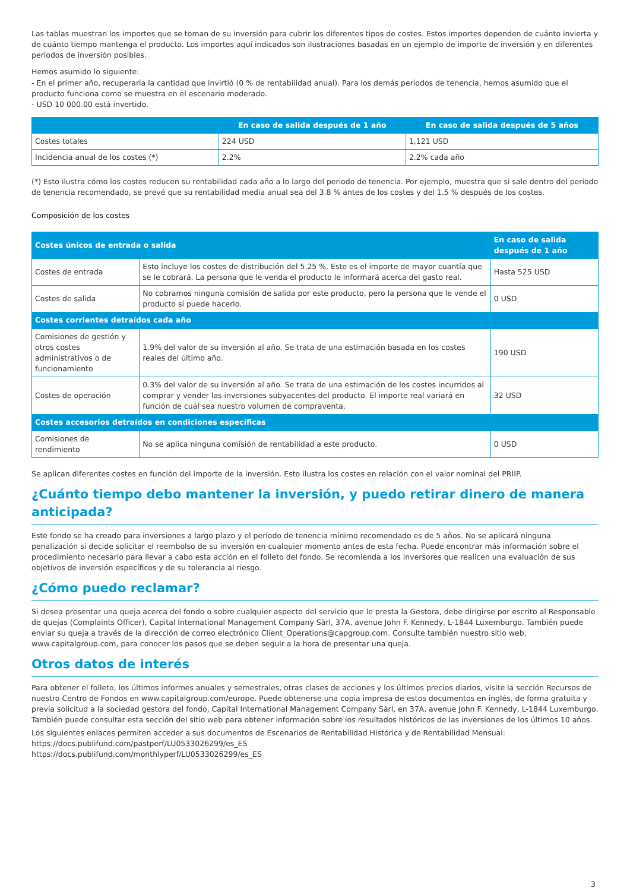Las tablas muestran los importes que se toman de su inversión para cubrir los diferentes tipos de costes. Estos importes dependen de cuánto invierta y de cuánto tiempo mantenga el producto. Los importes aquí indicados son ilustraciones basadas en un ejemplo de importe de inversión y en diferentes períodos de inversión posibles.
Hemos asumido lo siguiente:
- En el primer año, recuperaría la cantidad que invirtió (0 % de rentabilidad anual). Para los demás períodos de tenencia, hemos asumido que el producto funciona como se muestra en el escenario moderado.
- USD 10 000.00 está invertido.
| | En caso de salida después de 1 año | En caso de salida después de 5 años |
| --- | --- | --- |
| Costes totales | 224 USD | 1,121 USD |
| Incidencia anual de los costes (*) | 2.2% | 2.2% cada año |
(*) Esto ilustra cómo los costes reducen su rentabilidad cada año a lo largo del periodo de tenencia. Por ejemplo, muestra que si sale dentro del periodo de tenencia recomendado, se prevé que su rentabilidad media anual sea del 3.8 % antes de los costes y del 1.5 % después de los costes.
Composición de los costes
| Costes únicos de entrada o salida | | En caso de salida después de 1 año |
| --- | --- | --- |
| Costes de entrada | Esto incluye los costes de distribución del 5.25 %. Este es el importe de mayor cuantía que se le cobrará. La persona que le venda el producto le informará acerca del gasto real. | Hasta 525 USD |
| Costes de salida | No cobramos ninguna comisión de salida por este producto, pero la persona que le vende el producto sí puede hacerlo. | 0 USD |
| Costes corrientes detraídos cada año | | |
| Comisiones de gestión y otros costes administrativos o de funcionamiento | 1.9% del valor de su inversión al año. Se trata de una estimación basada en los costes reales del último año. | 190 USD |
| Costes de operación | 0.3% del valor de su inversión al año. Se trata de una estimación de los costes incurridos al comprar y vender las inversiones subyacentes del producto. El importe real variará en función de cuál sea nuestro volumen de compraventa. | 32 USD |
| Costes accesorios detraídos en condiciones específicas | | |
| Comisiones de rendimiento | No se aplica ninguna comisión de rentabilidad a este producto. | 0 USD |
Se aplican diferentes costes en función del importe de la inversión. Esto ilustra los costes en relación con el valor nominal del PRIIP.
¿Cuánto tiempo debo mantener la inversión, y puedo retirar dinero de manera anticipada?
Este fondo se ha creado para inversiones a largo plazo y el periodo de tenencia mínimo recomendado es de 5 años. No se aplicará ninguna penalización si decide solicitar el reembolso de su inversión en cualquier momento antes de esta fecha. Puede encontrar más información sobre el procedimiento necesario para llevar a cabo esta acción en el folleto del fondo. Se recomienda a los inversores que realicen una evaluación de sus objetivos de inversión específicos y de su tolerancia al riesgo.
¿Cómo puedo reclamar?
Si desea presentar una queja acerca del fondo o sobre cualquier aspecto del servicio que le presta la Gestora, debe dirigirse por escrito al Responsable de quejas (Complaints Officer), Capital International Management Company Sàrl, 37A, avenue John F. Kennedy, L-1844 Luxemburgo. También puede enviar su queja a través de la dirección de correo electrónico Client_Operations@capgroup.com. Consulte también nuestro sitio web, www.capitalgroup.com, para conocer los pasos que se deben seguir a la hora de presentar una queja.
Otros datos de interés
Para obtener el folleto, los últimos informes anuales y semestrales, otras clases de acciones y los últimos precios diarios, visite la sección Recursos de nuestro Centro de Fondos en www.capitalgroup.com/europe. Puede obtenerse una copia impresa de estos documentos en inglés, de forma gratuita y previa solicitud a la sociedad gestora del fondo, Capital International Management Company Sàrl, en 37A, avenue John F. Kennedy, L-1844 Luxemburgo. También puede consultar esta sección del sitio web para obtener información sobre los resultados históricos de las inversiones de los últimos 10 años.
Los siguientes enlaces permiten acceder a sus documentos de Escenarios de Rentabilidad Histórica y de Rentabilidad Mensual:
https://docs.publifund.com/pastperf/LU0533026299/es_ES
https://docs.publifund.com/monthlyperf/LU0533026299/es_ES
3